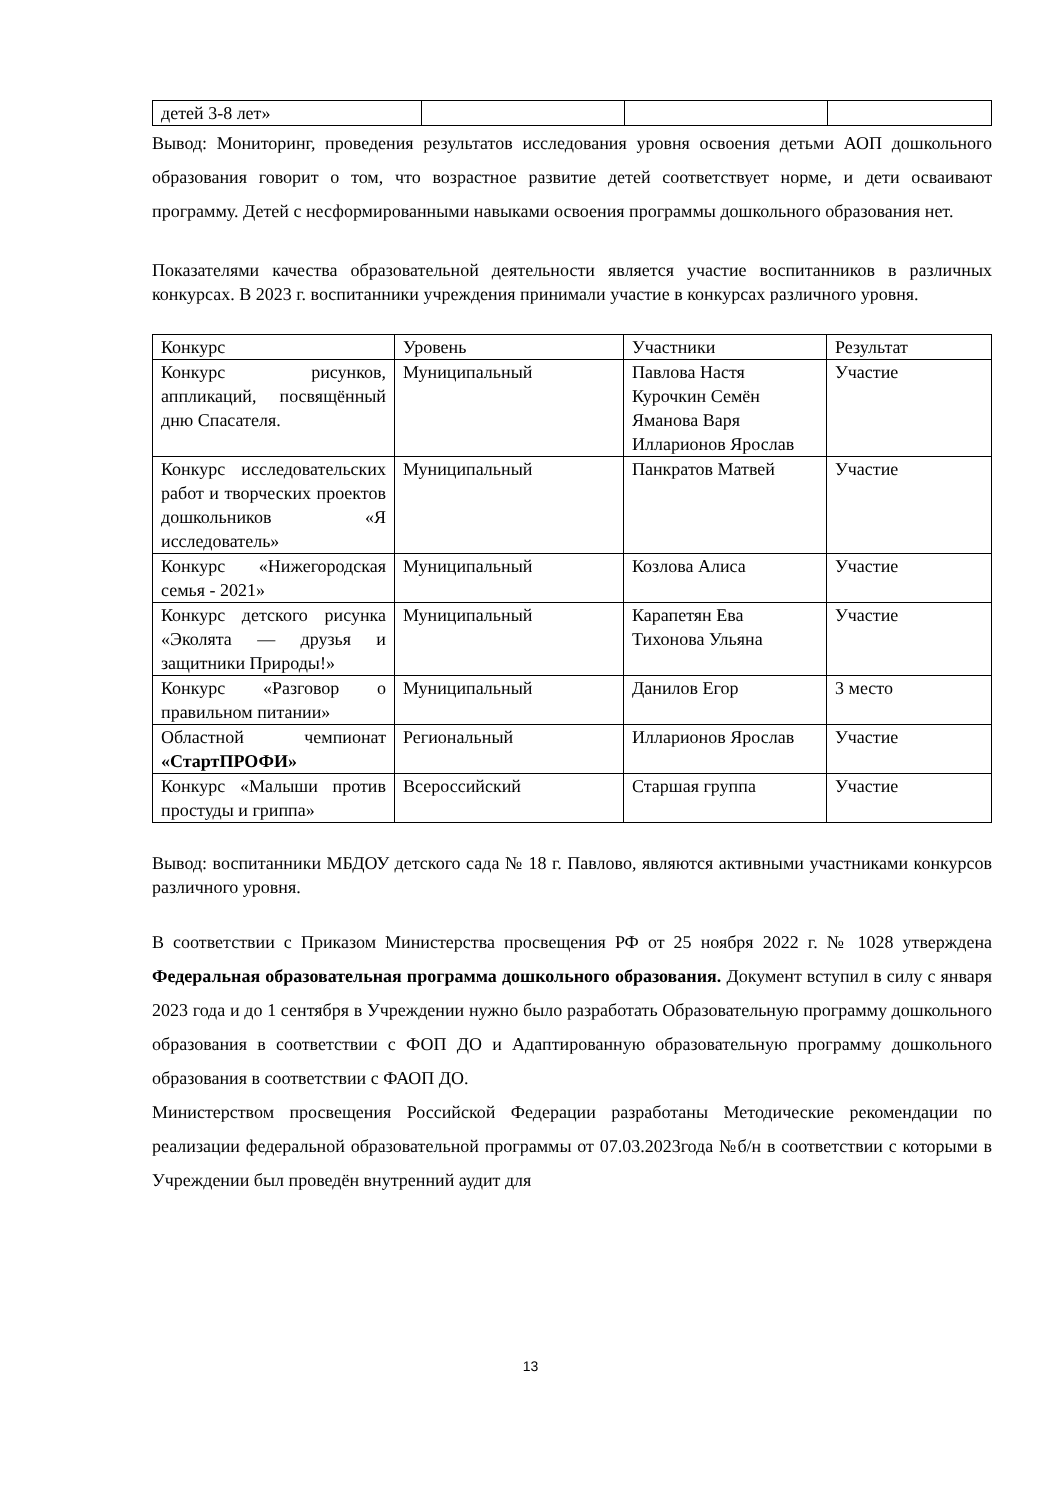| детей 3-8 лет» | | | |
Вывод: Мониторинг, проведения результатов исследования уровня освоения детьми АОП дошкольного образования говорит о том, что возрастное развитие детей соответствует норме, и дети осваивают программу. Детей с несформированными навыками освоения программы дошкольного образования нет.
Показателями качества образовательной деятельности является участие воспитанников в различных конкурсах. В 2023 г. воспитанники учреждения принимали участие в конкурсах различного уровня.
| Конкурс | Уровень | Участники | Результат |
| Конкурс рисунков, аппликаций, посвящённый дню Спасателя. | Муниципальный | Павлова Настя Курочкин Семён Яманова Варя Илларионов Ярослав | Участие |
| Конкурс исследовательских работ и творческих проектов дошкольников «Я исследователь» | Муниципальный | Панкратов Матвей | Участие |
| Конкурс «Нижегородская семья - 2021» | Муниципальный | Козлова Алиса | Участие |
| Конкурс детского рисунка «Эколята — друзья и защитники Природы!» | Муниципальный | Карапетян Ева Тихонова Ульяна | Участие |
| Конкурс «Разговор о правильном питании» | Муниципальный | Данилов Егор | 3 место |
| Областной чемпионат «СтартПРОФИ» | Региональный | Илларионов Ярослав | Участие |
| Конкурс «Малыши против простуды и гриппа» | Всероссийский | Старшая группа | Участие |
Вывод: воспитанники МБДОУ детского сада № 18 г. Павлово, являются активными участниками конкурсов различного уровня.
В соответствии с Приказом Министерства просвещения РФ от 25 ноября 2022 г. № 1028 утверждена Федеральная образовательная программа дошкольного образования. Документ вступил в силу с января 2023 года и до 1 сентября в Учреждении нужно было разработать Образовательную программу дошкольного образования в соответствии с ФОП ДО и Адаптированную образовательную программу дошкольного образования в соответствии с ФАОП ДО.
Министерством просвещения Российской Федерации разработаны Методические рекомендации по реализации федеральной образовательной программы от 07.03.2023года №б/н в соответствии с которыми в Учреждении был проведён внутренний аудит для
13